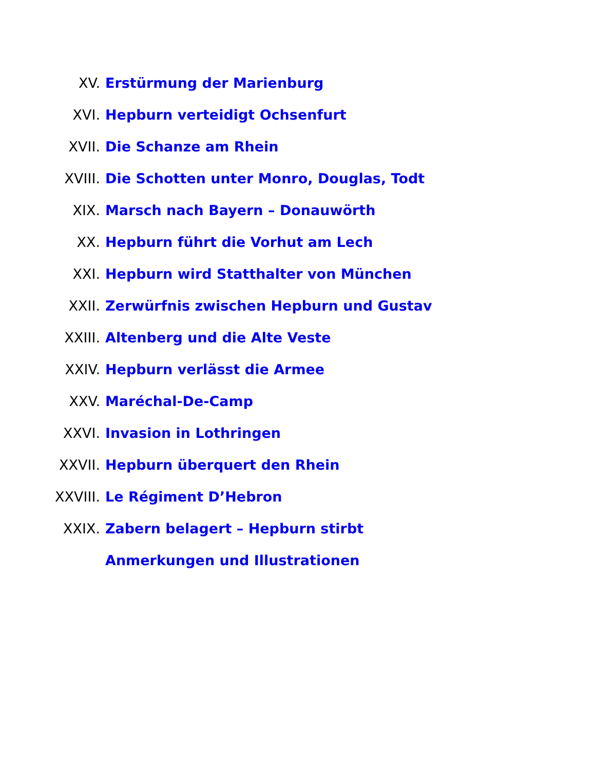XV. Erstürmung der Marienburg
XVI. Hepburn verteidigt Ochsenfurt
XVII. Die Schanze am Rhein
XVIII.
Die Schotten unter Monro, Douglas, Todt
XIX.
Marsch nach Bayern – Donauwörth
XX.
Hepburn führt die Vorhut am Lech
XXI.
Hepburn wird Statthalter von München
XXII.
Zerwürfnis zwischen Hepburn und Gustav
XXIII. Altenberg und die Alte Veste
XXIV. Hepburn verlässt die Armee
XXV. Maréchal-De-Camp
XXVI. Invasion in Lothringen
XXVII. Hepburn überquert den Rhein
XXVIII. Le Régiment D’Hebron
XXIX.
Zabern belagert – Hepburn stirbt
Anmerkungen und Illustrationen